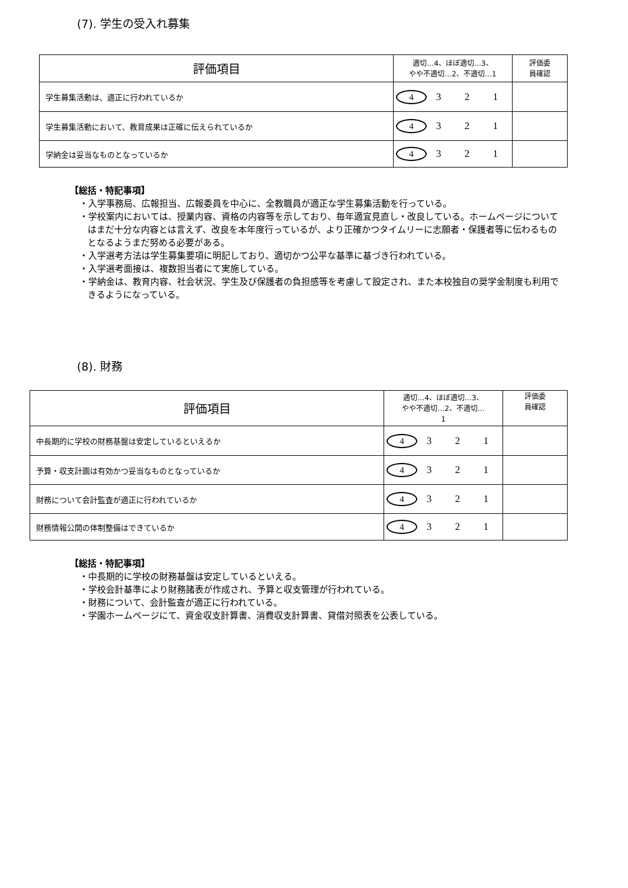(7). 学生の受入れ募集
| 評価項目 | 適切…4、ほぼ適切…3、 やや不適切…2、不適切…1 | 評価委 員確認 |
| --- | --- | --- |
| 学生募集活動は、適正に行われているか | 4 3 2 1 | |
| 学生募集活動において、教育成果は正確に伝えられているか | 4 3 2 1 | |
| 学納金は妥当なものとなっているか | 4 3 2 1 | |
【総括・特記事項】
・入学事務局、広報担当、広報委員を中心に、全教職員が適正な学生募集活動を行っている。
・学校案内においては、授業内容、資格の内容等を示しており、毎年適宜見直し・改良している。ホームページについてはまだ十分な内容とは言えず、改良を本年度行っているが、より正確かつタイムリーに志願者・保護者等に伝わるものとなるようまだ努める必要がある。
・入学選考方法は学生募集要項に明記しており、適切かつ公平な基準に基づき行われている。
・入学選考面接は、複数担当者にて実施している。
・学納金は、教育内容、社会状況、学生及び保護者の負担感等を考慮して設定され、また本校独自の奨学金制度も利用できるようになっている。
(8). 財務
| 評価項目 | 適切…4、ほぼ適切…3、 やや不適切…2、不適切… 1 | 評価委 員確認 |
| --- | --- | --- |
| 中長期的に学校の財務基盤は安定しているといえるか | 4 3 2 1 | |
| 予算・収支計画は有効かつ妥当なものとなっているか | 4 3 2 1 | |
| 財務について会計監査が適正に行われているか | 4 3 2 1 | |
| 財務情報公開の体制整備はできているか | 4 3 2 1 | |
【総括・特記事項】
・中長期的に学校の財務基盤は安定しているといえる。
・学校会計基準により財務諸表が作成され、予算と収支管理が行われている。
・財務について、会計監査が適正に行われている。
・学園ホームページにて、資金収支計算書、消費収支計算書、貸借対照表を公表している。